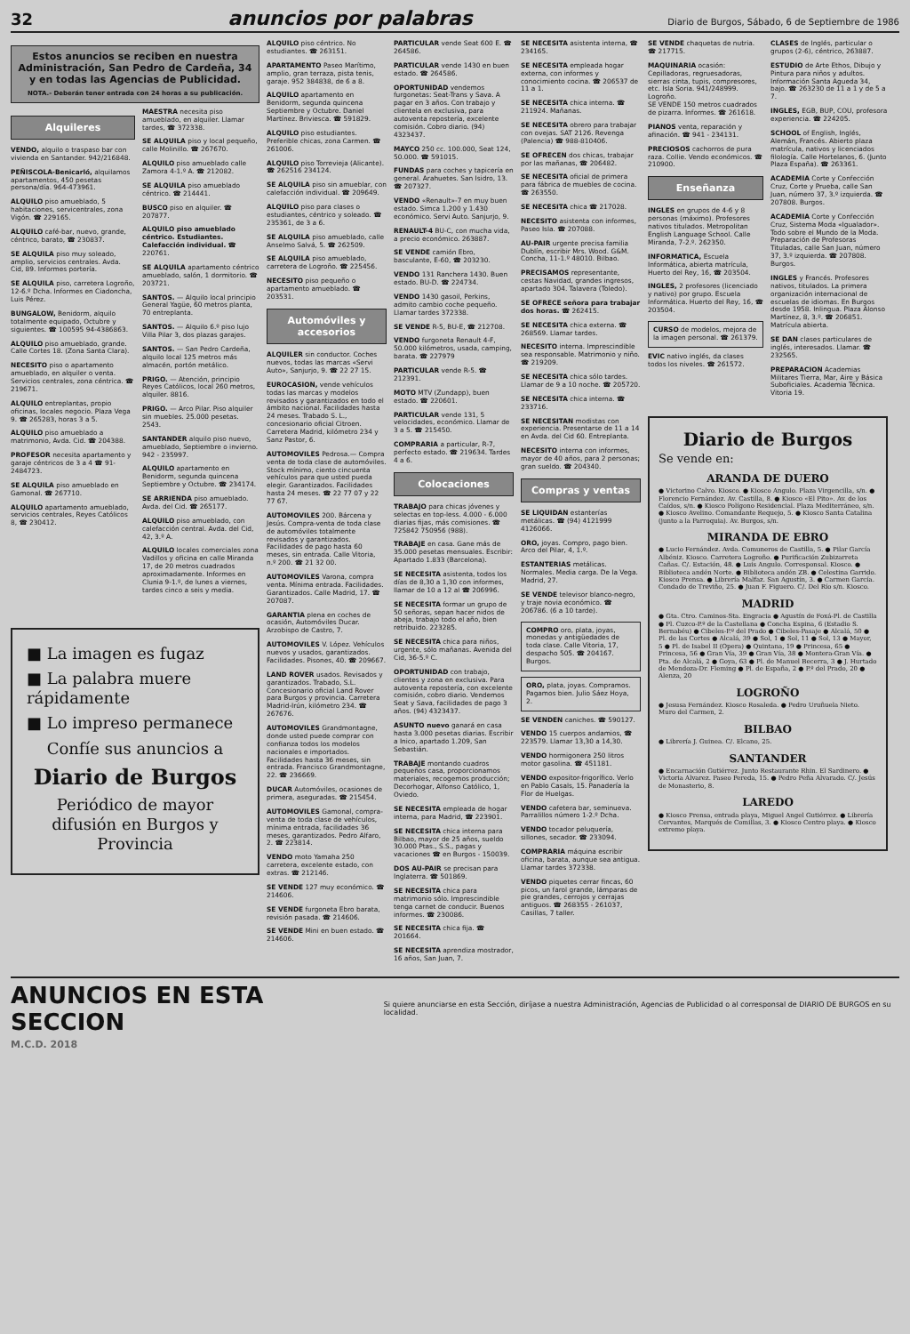32 anuncios por palabras Diario de Burgos, Sábado, 6 de Septiembre de 1986
Estos anuncios se reciben en nuestra Administración, San Pedro de Cardeña, 34 y en todas las Agencias de Publicidad.
NOTA.- Deberán tener entrada con 24 horas a su publicación.
Alquileres
VENDO, alquilo o traspaso bar con vivienda en Santander. 942/216848.
PEÑISCOLA-Benicarló, alquilamos apartamentos, 450 pesetas persona/día. 964-473961.
ALQUILO piso amueblado, 5 habitaciones, servicentrales, zona Vigón. ☎ 229165.
ALQUILO café-bar, nuevo, grande, céntrico, barato, ☎ 230837.
SE ALQUILA piso muy soleado, amplio, servicios centrales. Avda. Cid, 89. Informes portería.
SE ALQUILA piso, carretera Logroño, 12-6.º Dcha. Informes en Ciadoncha, Luis Pérez.
BUNGALOW, Benidorm, alquilo totalmente equipado, Octubre y siguientes. ☎ 100595 94-4386863.
ALQUILO piso amueblado, grande. Calle Cortes 18. (Zona Santa Clara).
NECESITO piso o apartamento amueblado, en alquiler o venta. Servicios centrales, zona céntrica. ☎ 219671.
ALQUILO entreplantas, propio oficinas, locales negocio. Plaza Vega 9. ☎ 265283, horas 3 a 5.
ALQUILO piso amueblado a matrimonio, Avda. Cid. ☎ 204388.
PROFESOR necesita apartamento y garaje céntricos de 3 a 4 ☎ 91-2484723.
SE ALQUILA piso amueblado en Gamonal. ☎ 267710.
ALQUILO apartamento amueblado, servicios centrales, Reyes Católicos 8, ☎ 230412.
MAESTRA necesita piso amueblado, en alquiler. Llamar tardes, ☎ 372338.
SE ALQUILA piso y local pequeño, calle Molinillo. ☎ 267670.
ALQUILO piso amueblado calle Zamora 4-1.º A. ☎ 212082.
SE ALQUILA piso amueblado céntrico. ☎ 214441.
BUSCO piso en alquiler. ☎ 207877.
ALQUILO piso amueblado céntrico. Estudiantes. Calefacción individual. ☎ 220761.
SE ALQUILA apartamento céntrico amueblado, salón, 1 dormitorio. ☎ 203721.
SANTOS. — Alquilo local principio General Yagüe, 60 metros planta, 70 entreplanta.
SANTOS. — Alquilo 6.º piso lujo Villa Pilar 3, dos plazas garajes.
SANTOS. — San Pedro Cardeña, alquilo local 125 metros más almacén, portón metálico.
PRIGO. — Atención, principio Reyes Católicos, local 260 metros, alquiler. 8816.
PRIGO. — Arco Pilar. Piso alquiler sin muebles. 25.000 pesetas. 2543.
SANTANDER alquilo piso nuevo, amueblado, Septiembre o invierno. 942 - 235997.
ALQUILO apartamento en Benidorm, segunda quincena Septiembre y Octubre. ☎ 234174.
SE ARRIENDA piso amueblado. Avda. del Cid. ☎ 265177.
ALQUILO piso amueblado, con calefacción central. Avda. del Cid, 42, 3.º A.
ALQUILO locales comerciales zona Vadillos y oficina en calle Miranda 17, de 20 metros cuadrados aproximadamente. Informes en Clunia 9-1.º, de lunes a viernes, tardes cinco a seis y media.
■ La imagen es fugaz
■ La palabra muere rápidamente
■ Lo impreso permanece
Confíe sus anuncios a
Diario de Burgos
Periódico de mayor difusión en Burgos y Provincia
ALQUILO piso céntrico. No estudiantes. ☎ 263151.
APARTAMENTO Paseo Marítimo, amplio, gran terraza, pista tenis, garaje. 952 384838, de 6 a 8.
ALQUILO apartamento en Benidorm, segunda quincena Septiembre y Octubre. Daniel Martínez. Briviesca. ☎ 591829.
ALQUILO piso estudiantes. Preferible chicas, zona Carmen. ☎ 261006.
ALQUILO piso Torrevieja (Alicante). ☎ 262516 234124.
SE ALQUILA piso sin amueblar, con calefacción individual. ☎ 209649.
ALQUILO piso para clases o estudiantes, céntrico y soleado. ☎ 235361, de 3 a 6.
SE ALQUILA piso amueblado, calle Anselmo Salvá, 5. ☎ 262509.
SE ALQUILA piso amueblado, carretera de Logroño. ☎ 225456.
NECESITO piso pequeño o apartamento amueblado. ☎ 203531.
Automóviles y accesorios
ALQUILER sin conductor. Coches nuevos, todas las marcas «Servi Auto», Sanjurjo, 9. ☎ 22 27 15.
EUROCASION, vende vehículos todas las marcas y modelos revisados y garantizados en todo el ámbito nacional. Facilidades hasta 24 meses. Trabado S. L., concesionario oficial Citroen. Carretera Madrid, kilómetro 234 y Sanz Pastor, 6.
AUTOMOVILES Pedrosa.— Compra venta de toda clase de automóviles. Stock mínimo, ciento cincuenta vehículos para que usted pueda elegir. Garantizados. Facilidades hasta 24 meses. ☎ 22 77 07 y 22 77 67.
AUTOMOVILES 200. Bárcena y Jesús. Compra-venta de toda clase de automóviles totalmente revisados y garantizados. Facilidades de pago hasta 60 meses, sin entrada. Calle Vitoria, n.º 200. ☎ 21 32 00.
AUTOMOVILES Varona, compra venta. Mínima entrada. Facilidades. Garantizados. Calle Madrid, 17. ☎ 207087.
GARANTIA plena en coches de ocasión, Automóviles Ducar. Arzobispo de Castro, 7.
AUTOMOVILES V. López. Vehículos nuevos y usados, garantizados. Facilidades. Pisones, 40. ☎ 209667.
LAND ROVER usados. Revisados y garantizados. Trabado, S.L. Concesionario oficial Land Rover para Burgos y provincia. Carretera Madrid-Irún, kilómetro 234. ☎ 267676.
AUTOMOVILES Grandmontagne, donde usted puede comprar con confianza todos los modelos nacionales e importados. Facilidades hasta 36 meses, sin entrada. Francisco Grandmontagne, 22. ☎ 236669.
DUCAR Automóviles, ocasiones de primera, aseguradas. ☎ 215454.
AUTOMOVILES Gamonal, compra-venta de toda clase de vehículos, mínima entrada, facilidades 36 meses, garantizados. Pedro Alfaro, 2. ☎ 223814.
VENDO moto Yamaha 250 carretera, excelente estado, con extras. ☎ 212146.
SE VENDE 127 muy económico. ☎ 214606.
SE VENDE furgoneta Ebro barata, revisión pasada. ☎ 214606.
SE VENDE Mini en buen estado. ☎ 214606.
PARTICULAR vende Seat 600 E. ☎ 264586.
PARTICULAR vende 1430 en buen estado. ☎ 264586.
OPORTUNIDAD vendemos furgonetas: Seat-Trans y Sava. A pagar en 3 años. Con trabajo y clientela en exclusiva, para autoventa repostería, excelente comisión. Cobro diario. (94) 4323437.
MAYCO 250 cc. 100.000, Seat 124, 50.000. ☎ 591015.
FUNDAS para coches y tapicería en general. Arahuetes. San Isidro, 13. ☎ 207327.
VENDO «Renault»-7 en muy buen estado. Simca 1.200 y 1.430 económico. Servi Auto. Sanjurjo, 9.
RENAULT-4 BU-C, con mucha vida, a precio económico. 263887.
SE VENDE camión Ebro, basculante, E-60, ☎ 203230.
VENDO 131 Ranchera 1430. Buen estado. BU-D. ☎ 224734.
VENDO 1430 gasoil, Perkins, admito cambio coche pequeño. Llamar tardes 372338.
SE VENDE R-5, BU-E, ☎ 212708.
VENDO furgoneta Renault 4-F, 50.000 kilómetros, usada, camping, barata. ☎ 227979
PARTICULAR vende R-5. ☎ 212391.
MOTO MTV (Zundapp), buen estado. ☎ 220601.
PARTICULAR vende 131, 5 velocidades, económico. Llamar de 3 a 5. ☎ 215450.
COMPRARIA a particular, R-7, perfecto estado. ☎ 219634. Tardes 4 a 6.
Colocaciones
TRABAJO para chicas jóvenes y selectas en top-less. 4.000 - 6.000 diarias fijas, más comisiones. ☎ 725842 750956 (988).
TRABAJE en casa. Gane más de 35.000 pesetas mensuales. Escribir: Apartado 1.833 (Barcelona).
SE NECESITA asistenta, todos los días de 8,30 a 1,30 con informes, llamar de 10 a 12 al ☎ 206996.
SE NECESITA formar un grupo de 50 señoras, sepan hacer nidos de abeja, trabajo todo el año, bien retribuido. 223285.
SE NECESITA chica para niños, urgente, sólo mañanas. Avenida del Cid, 36-5.º C.
OPORTUNIDAD con trabajo, clientes y zona en exclusiva. Para autoventa repostería, con excelente comisión, cobro diario. Vendemos Seat y Sava, facilidades de pago 3 años. (94) 4323437.
ASUNTO nuevo ganará en casa hasta 3.000 pesetas diarias. Escribir a Inico, apartado 1.209, San Sebastián.
TRABAJE montando cuadros pequeños casa, proporcionamos materiales, recogemos producción; Decorhogar, Alfonso Católico, 1, Oviedo.
SE NECESITA empleada de hogar interna, para Madrid, ☎ 223901.
SE NECESITA chica interna para Bilbao, mayor de 25 años, sueldo 30.000 Ptas., S.S., pagas y vacaciones ☎ en Burgos - 150039.
DOS AU-PAIR se precisan para Inglaterra. ☎ 501869.
SE NECESITA chica para matrimonio sólo. Imprescindible tenga carnet de conducir. Buenos informes. ☎ 230086.
SE NECESITA chica fija. ☎ 201664.
SE NECESITA aprendiza mostrador, 16 años, San Juan, 7.
SE NECESITA asistenta interna, ☎ 234165.
SE NECESITA empleada hogar externa, con informes y conocimiento cocina. ☎ 206537 de 11 a 1.
SE NECESITA chica interna. ☎ 211924. Mañanas.
SE NECESITA obrero para trabajar con ovejas. SAT 2126. Revenga (Palencia) ☎ 988-810406.
SE OFRECEN dos chicas, trabajar por las mañanas, ☎ 206482.
SE NECESITA oficial de primera para fábrica de muebles de cocina. ☎ 263550.
SE NECESITA chica ☎ 217028.
NECESITO asistenta con informes, Paseo Isla. ☎ 207088.
AU-PAIR urgente precisa familia Dublín, escribir Mrs. Wood. G&M. Concha, 11-1.º 48010. Bilbao.
PRECISAMOS representante, cestas Navidad, grandes ingresos, apartado 304. Talavera (Toledo).
SE OFRECE señora para trabajar dos horas. ☎ 262415.
SE NECESITA chica externa. ☎ 268569. Llamar tardes.
NECESITO interna. Imprescindible sea responsable. Matrimonio y niño. ☎ 219209.
SE NECESITA chica sólo tardes. Llamar de 9 a 10 noche. ☎ 205720.
SE NECESITA chica interna. ☎ 233716.
SE NECESITAN modistas con experiencia. Presentarse de 11 a 14 en Avda. del Cid 60. Entreplanta.
NECESITO interna con informes, mayor de 40 años, para 2 personas; gran sueldo. ☎ 204340.
Compras y ventas
SE LIQUIDAN estanterías metálicas. ☎ (94) 4121999 4126066.
ORO, joyas. Compro, pago bien. Arco del Pilar, 4, 1.º.
ESTANTERIAS metálicas. Normales. Media carga. De la Vega. Madrid, 27.
SE VENDE televisor blanco-negro, y traje novia económico. ☎ 206786. (6 a 10 tarde).
COMPRO oro, plata, joyas, monedas y antigüedades de toda clase. Calle Vitoria, 17, despacho 505. ☎ 204167. Burgos.
ORO, plata, joyas. Compramos. Pagamos bien. Julio Sáez Hoya, 2.
SE VENDEN caniches. ☎ 590127.
VENDO 15 cuerpos andamios, ☎ 223579. Llamar 13,30 a 14,30.
VENDO hormigonera 250 litros motor gasolina. ☎ 451181.
VENDO expositor-frigorífico. Verlo en Pablo Casals, 15. Panadería la Flor de Huelgas.
VENDO cafetera bar, seminueva. Parralillos número 1-2.º Dcha.
VENDO tocador peluquería, sillones, secador. ☎ 233094.
COMPRARIA máquina escribir oficina, barata, aunque sea antigua. Llamar tardes 372338.
VENDO piquetes cerrar fincas, 60 picos, un farol grande, lámparas de pie grandes, cerrojos y cerrajas antiguos. ☎ 268355 - 261037, Casillas, 7 taller.
SE VENDE chaquetas de nutria. ☎ 217715.
MAQUINARIA ocasión: Cepilladoras, regruesadoras, sierras cinta, tupis, compresores, etc. Isla Soria. 941/248999. Logroño.
SE VENDE 150 metros cuadrados de pizarra. Informes. ☎ 261618.
PIANOS venta, reparación y afinación. ☎ 941 - 234131.
PRECIOSOS cachorros de pura raza. Collie. Vendo económicos. ☎ 210900.
Enseñanza
INGLES en grupos de 4-6 y 8 personas (máximo). Profesores nativos titulados. Metropolitan English Language School. Calle Miranda, 7-2.º. 262350.
INFORMATICA, Escuela Informática, abierta matrícula, Huerto del Rey, 16, ☎ 203504.
INGLES, 2 profesores (licenciado y nativo) por grupo. Escuela Informática. Huerto del Rey, 16, ☎ 203504.
CURSO de modelos, mejora de la imagen personal. ☎ 261379.
EVIC nativo inglés, da clases todos los niveles. ☎ 261572.
CLASES de Inglés, particular o grupos (2-6), céntrico, 263887.
ESTUDIO de Arte Ethos, Dibujo y Pintura para niños y adultos. Información Santa Agueda 34, bajo. ☎ 263230 de 11 a 1 y de 5 a 7.
INGLES, EGB, BUP, COU, profesora experiencia. ☎ 224205.
SCHOOL of English, Inglés, Alemán, Francés. Abierto plaza matrícula, nativos y licenciados filología. Calle Hortelanos, 6. (Junto Plaza España). ☎ 263361.
ACADEMIA Corte y Confección Cruz, Corte y Prueba, calle San Juan, número 37, 3.º izquierda. ☎ 207808. Burgos.
ACADEMIA Corte y Confección Cruz, Sistema Moda «Igualador». Todo sobre el Mundo de la Moda. Preparación de Profesoras Tituladas, calle San Juan, número 37, 3.º izquierda. ☎ 207808. Burgos.
INGLES y Francés. Profesores nativos, titulados. La primera organización internacional de escuelas de idiomas. En Burgos desde 1958. Inlingua. Plaza Alonso Martínez, 8, 3.º. ☎ 206851. Matrícula abierta.
SE DAN clases particulares de inglés, interesados. Llamar. ☎ 232565.
PREPARACION Academias Militares Tierra, Mar, Aire y Básica Suboficiales. Academia Técnica. Vitoria 19.
Diario de Burgos
Se vende en:
ARANDA DE DUERO
● Victorino Calvo. Kiosco. ● Kiosco Angulo. Plaza Virgencilla, s/n. ● Florencio Fernández. Av. Castilla, 8. ● Kiosco «El Pito». Av. de los Caídos, s/n. ● Kiosco Polígono Residencial. Plaza Mediterráneo, s/n. ● Kiosco Avelino. Comandante Requejo, 5. ● Kiosco Santa Catalina (junto a la Parroquia). Av. Burgos, s/n.
MIRANDA DE EBRO
● Lucio Fernández. Avda. Comuneros de Castilla, 5. ● Pilar García Albéniz. Kiosco. Carretera Logroño. ● Purificación Zubizarreta Cañas. C/. Estación, 48. ● Luis Angulo. Corresponsal. Kiosco. ● Biblioteca andén Norte. ● Biblioteca andén ZB. ● Celestina Garrido. Kiosco Prensa. ● Librería Malfaz. San Agustín, 3. ● Carmen García. Condado de Treviño, 25. ● Juan F. Figuero. C/. Del Río s/n. Kiosco.
MADRID
● Gta. Ctro. Caminos-Sta. Engracia ● Agustín de Foxá-Pl. de Castilla ● Pl. Cuzco-P.º de la Castellana ● Concha Espina, 6 (Estadio S. Bernabéu) ● Cibeles-P.º del Prado ● Cibeles-Pasaje ● Alcalá, 50 ● Pl. de las Cortes ● Alcalá, 39 ● Sol, 1 ● Sol, 11 ● Sol, 13 ● Mayor, 5 ● Pl. de Isabel II (Opera) ● Quintana, 19 ● Princesa, 65 ● Princesa, 56 ● Gran Vía, 39 ● Gran Vía, 38 ● Montera-Gran Vía. ● Pta. de Alcalá, 2 ● Goya, 63 ● Pl. de Manuel Becerra, 3 ● J. Hurtado de Mendoza-Dr. Fleming ● Pl. de España, 2 ● P.º del Prado, 20 ● Alenza, 20
LOGROÑO
● Jesusa Fernández. Kiosco Rosaleda. ● Pedro Uruñuela Nieto. Muro del Carmen, 2.
BILBAO
● Librería J. Guinea. C/. Elcano, 25.
SANTANDER
● Encarnación Gutiérrez. Junto Restaurante Rhin. El Sardinero. ● Victoria Alvarez. Paseo Pereda, 15. ● Pedro Peña Alvarado. C/. Jesús de Monasterio, 8.
LAREDO
● Kiosco Prensa, entrada playa, Miguel Angel Gutiérrez. ● Librería Cervantes, Marqués de Comillas, 3. ● Kiosco Centro playa. ● Kiosco extremo playa.
ANUNCIOS EN ESTA SECCION Si quiere anunciarse en esta Sección, diríjase a nuestra Administración, Agencias de Publicidad o al corresponsal de DIARIO DE BURGOS en su localidad.
M.C.D. 2018